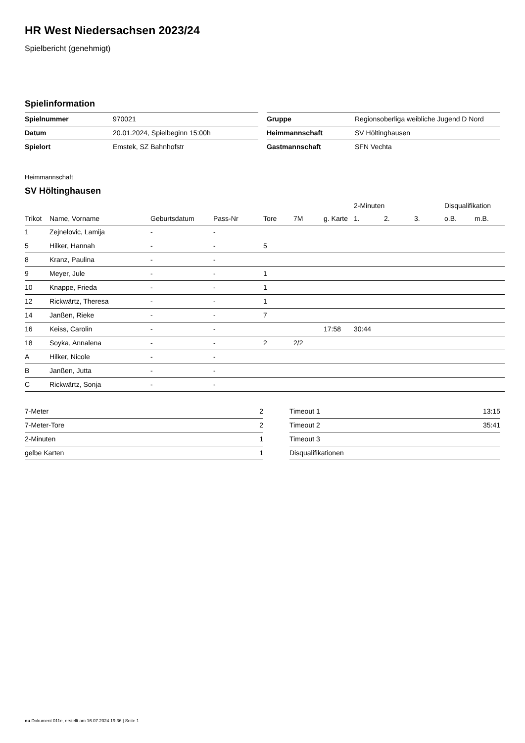HR West Niedersachsen 2023/24
Spielbericht (genehmigt)
Spielinformation
| Spielnummer | 970021 |
| Datum | 20.01.2024, Spielbeginn 15:00h |
| Spielort | Emstek, SZ Bahnhofstr |
| Gruppe | Regionsoberliga weibliche Jugend D Nord |
| Heimmannschaft | SV Höltinghausen |
| Gastmannschaft | SFN Vechta |
Heimmannschaft
SV Höltinghausen
| | | | | | | | 2-Minuten | | | Disqualifikation | |
| --- | --- | --- | --- | --- | --- | --- | --- | --- | --- | --- | --- |
| Trikot | Name, Vorname | Geburtsdatum | Pass-Nr | Tore | 7M | g. Karte | 1. | 2. | 3. | o.B. | m.B. |
| 1 | Zejnelovic, Lamija | - | - | | | | | | | | |
| 5 | Hilker, Hannah | - | - | 5 | | | | | | | |
| 8 | Kranz, Paulina | - | - | | | | | | | | |
| 9 | Meyer, Jule | - | - | 1 | | | | | | | |
| 10 | Knappe, Frieda | - | - | 1 | | | | | | | |
| 12 | Rickwärtz, Theresa | - | - | 1 | | | | | | | |
| 14 | Janßen, Rieke | - | - | 7 | | | | | | | |
| 16 | Keiss, Carolin | - | - | | | 17:58 | 30:44 | | | | |
| 18 | Soyka, Annalena | - | - | 2 | 2/2 | | | | | | |
| A | Hilker, Nicole | - | - | | | | | | | | |
| B | Janßen, Jutta | - | - | | | | | | | | |
| C | Rickwärtz, Sonja | - | - | | | | | | | | |
| 7-Meter | 2 |
| 7-Meter-Tore | 2 |
| 2-Minuten | 1 |
| gelbe Karten | 1 |
| Timeout 1 | 13:15 |
| Timeout 2 | 35:41 |
| Timeout 3 | |
| Disqualifikationen | |
nu.Dokument 011e, erstellt am 16.07.2024 19:36 | Seite 1